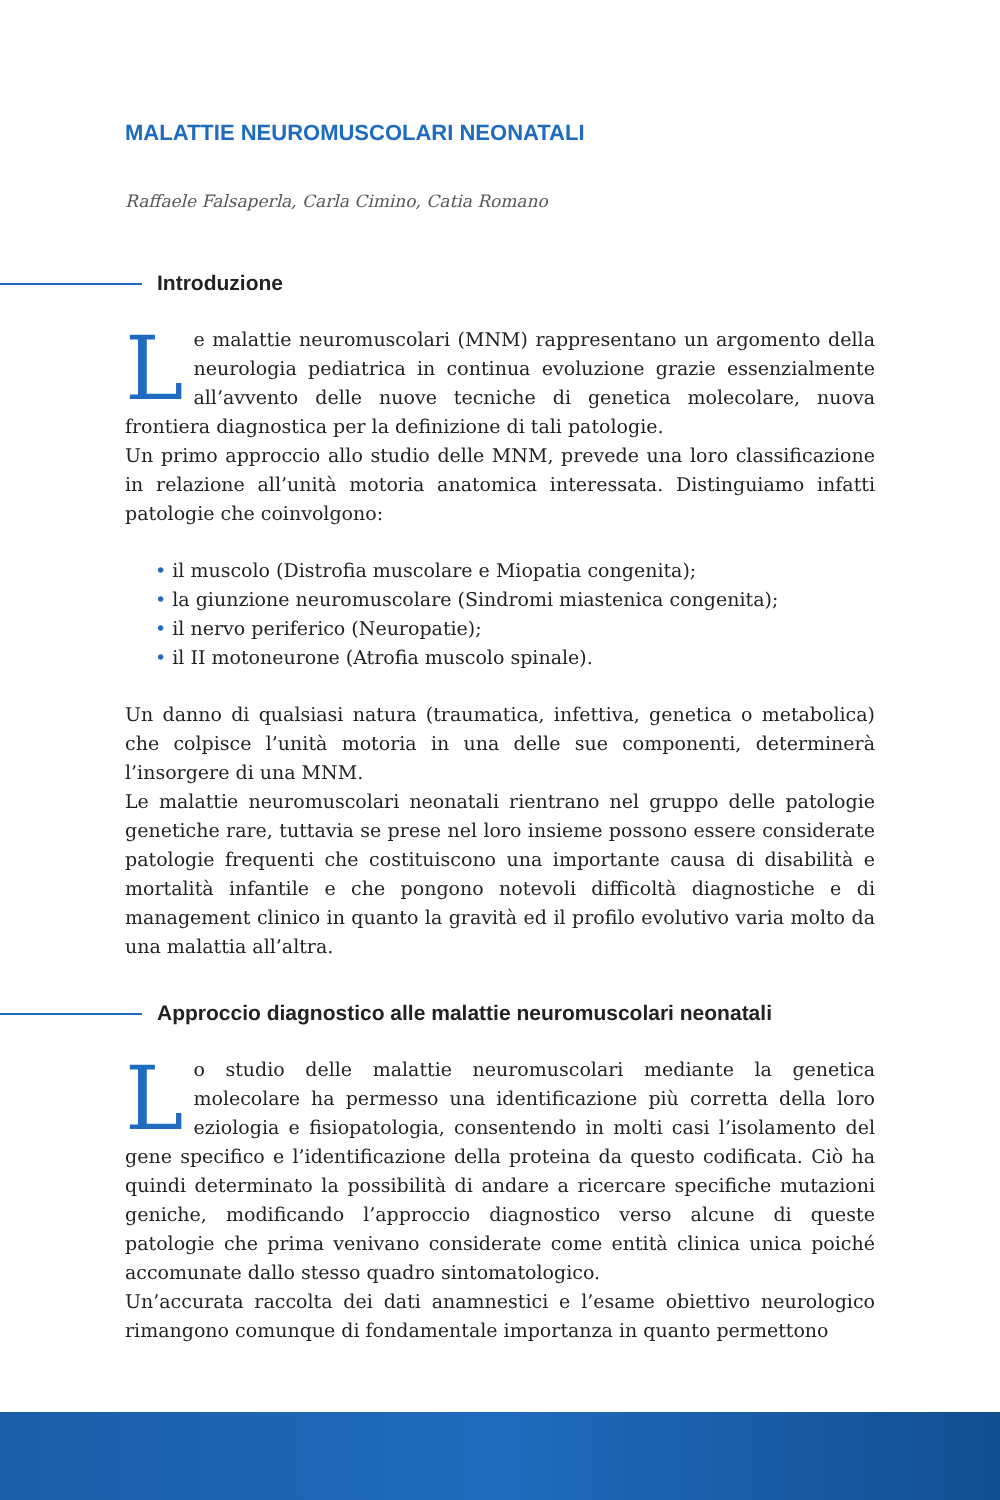MALATTIE NEUROMUSCOLARI NEONATALI
Raffaele Falsaperla, Carla Cimino, Catia Romano
Introduzione
Le malattie neuromuscolari (MNM) rappresentano un argomento della neurologia pediatrica in continua evoluzione grazie essenzialmente all’avvento delle nuove tecniche di genetica molecolare, nuova frontiera diagnostica per la definizione di tali patologie.
Un primo approccio allo studio delle MNM, prevede una loro classificazione in relazione all’unità motoria anatomica interessata. Distinguiamo infatti patologie che coinvolgono:
• il muscolo (Distrofia muscolare e Miopatia congenita);
• la giunzione neuromuscolare (Sindromi miastenica congenita);
• il nervo periferico (Neuropatie);
• il II motoneurone (Atrofia muscolo spinale).
Un danno di qualsiasi natura (traumatica, infettiva, genetica o metabolica) che colpisce l’unità motoria in una delle sue componenti, determinerà l’insorgere di una MNM.
Le malattie neuromuscolari neonatali rientrano nel gruppo delle patologie genetiche rare, tuttavia se prese nel loro insieme possono essere considerate patologie frequenti che costituiscono una importante causa di disabilità e mortalità infantile e che pongono notevoli difficoltà diagnostiche e di management clinico in quanto la gravità ed il profilo evolutivo varia molto da una malattia all’altra.
Approccio diagnostico alle malattie neuromuscolari neonatali
Lo studio delle malattie neuromuscolari mediante la genetica molecolare ha permesso una identificazione più corretta della loro eziologia e fisiopatologia, consentendo in molti casi l’isolamento del gene specifico e l’identificazione della proteina da questo codificata. Ciò ha quindi determinato la possibilità di andare a ricercare specifiche mutazioni geniche, modificando l’approccio diagnostico verso alcune di queste patologie che prima venivano considerate come entità clinica unica poiché accomunate dallo stesso quadro sintomatologico.
Un’accurata raccolta dei dati anamnestici e l’esame obiettivo neurologico rimangono comunque di fondamentale importanza in quanto permettono